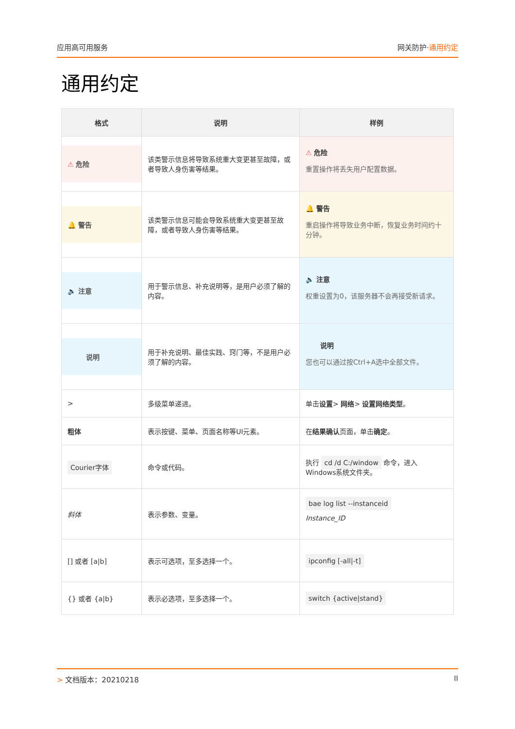应用高可用服务 网关防护·通用约定
通用约定
| 格式 | 说明 | 样例 |
| --- | --- | --- |
| ⚠ 危险 | 该类警示信息将导致系统重大变更甚至故障，或者导致人身伤害等结果。 | ⚠ 危险 重置操作将丢失用户配置数据。 |
| 🔔 警告 | 该类警示信息可能会导致系统重大变更甚至故障，或者导致人身伤害等结果。 | 🔔 警告 重启操作将导致业务中断，恢复业务时间约十分钟。 |
| 🔈 注意 | 用于警示信息、补充说明等，是用户必须了解的内容。 | 🔈 注意 权重设置为0，该服务器不会再接受新请求。 |
| 说明 | 用于补充说明、最佳实践、窍门等，不是用户必须了解的内容。 | 说明 您也可以通过按Ctrl+A选中全部文件。 |
| > | 多级菜单递进。 | 单击 设置 > 网络 > 设置网络类型 。 |
| 粗体 | 表示按键、菜单、页面名称等UI元素。 | 在 结果确认 页面，单击 确定 。 |
| Courier字体 | 命令或代码。 | 执行 cd /d C:/window 命令，进入Windows系统文件夹。 |
| 斜体 | 表示参数、变量。 | bae log list --instanceid Instance_ID |
| [] 或者 [a/b] | 表示可选项，至多选择一个。 | ipconfig [-all/-t] |
| {} 或者 {a/b} | 表示必选项，至多选择一个。 | switch {active/stand} |
> 文档版本：20210218 II